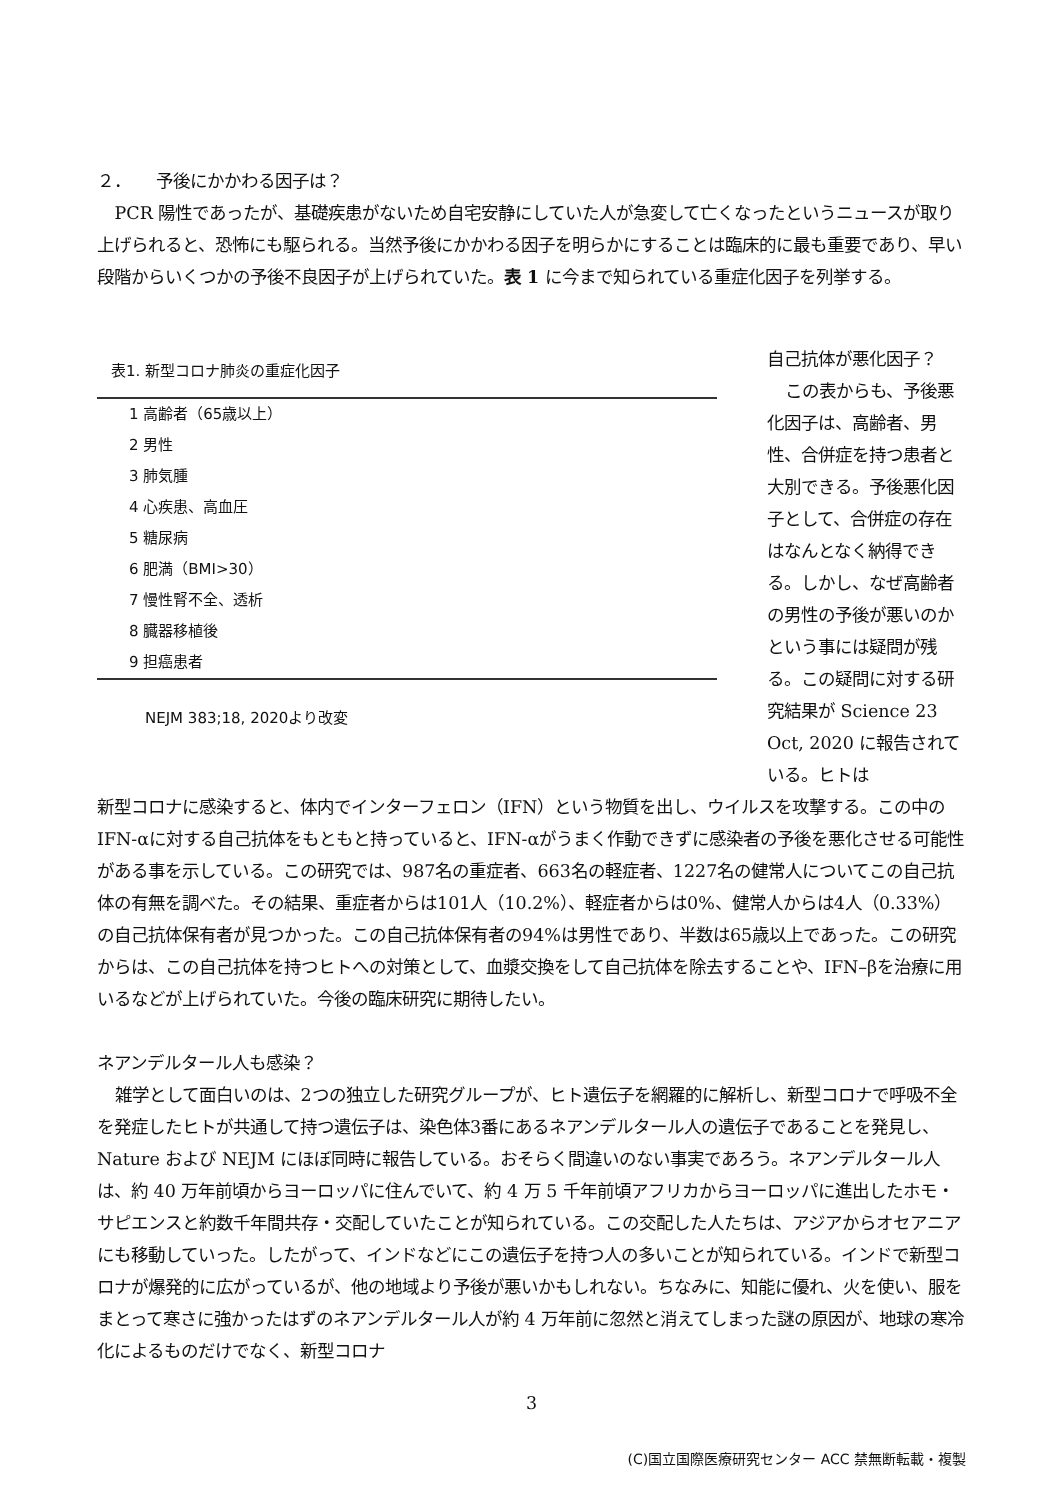２．　　予後にかかわる因子は？
PCR 陽性であったが、基礎疾患がないため自宅安静にしていた人が急変して亡くなったというニュースが取り上げられると、恐怖にも駆られる。当然予後にかかわる因子を明らかにすることは臨床的に最も重要であり、早い段階からいくつかの予後不良因子が上げられていた。表 1 に今まで知られている重症化因子を列挙する。
表1. 新型コロナ肺炎の重症化因子
| 1 高齢者（65歳以上） |
| 2 男性 |
| 3 肺気腫 |
| 4 心疾患、高血圧 |
| 5 糖尿病 |
| 6 肥満（BMI>30） |
| 7 慢性腎不全、透析 |
| 8 臓器移植後 |
| 9 担癌患者 |
NEJM 383;18, 2020より改変
自己抗体が悪化因子？
この表からも、予後悪化因子は、高齢者、男性、合併症を持つ患者と大別できる。予後悪化因子として、合併症の存在はなんとなく納得できる。しかし、なぜ高齢者の男性の予後が悪いのかという事には疑問が残る。この疑問に対する研究結果が Science 23 Oct, 2020 に報告されている。ヒトは
新型コロナに感染すると、体内でインターフェロン（IFN）という物質を出し、ウイルスを攻撃する。この中の IFN-αに対する自己抗体をもともと持っていると、IFN-αがうまく作動できずに感染者の予後を悪化させる可能性がある事を示している。この研究では、987名の重症者、663名の軽症者、1227名の健常人についてこの自己抗体の有無を調べた。その結果、重症者からは101人（10.2%）、軽症者からは0%、健常人からは4人（0.33%）の自己抗体保有者が見つかった。この自己抗体保有者の94%は男性であり、半数は65歳以上であった。この研究からは、この自己抗体を持つヒトへの対策として、血漿交換をして自己抗体を除去することや、IFN–βを治療に用いるなどが上げられていた。今後の臨床研究に期待したい。
ネアンデルタール人も感染？
雑学として面白いのは、2つの独立した研究グループが、ヒト遺伝子を網羅的に解析し、新型コロナで呼吸不全を発症したヒトが共通して持つ遺伝子は、染色体3番にあるネアンデルタール人の遺伝子であることを発見し、Nature および NEJM にほぼ同時に報告している。おそらく間違いのない事実であろう。ネアンデルタール人は、約 40 万年前頃からヨーロッパに住んでいて、約 4 万 5 千年前頃アフリカからヨーロッパに進出したホモ・サピエンスと約数千年間共存・交配していたことが知られている。この交配した人たちは、アジアからオセアニアにも移動していった。したがって、インドなどにこの遺伝子を持つ人の多いことが知られている。インドで新型コロナが爆発的に広がっているが、他の地域より予後が悪いかもしれない。ちなみに、知能に優れ、火を使い、服をまとって寒さに強かったはずのネアンデルタール人が約 4 万年前に忽然と消えてしまった謎の原因が、地球の寒冷化によるものだけでなく、新型コロナ
3
(C)国立国際医療研究センター ACC 禁無断転載・複製